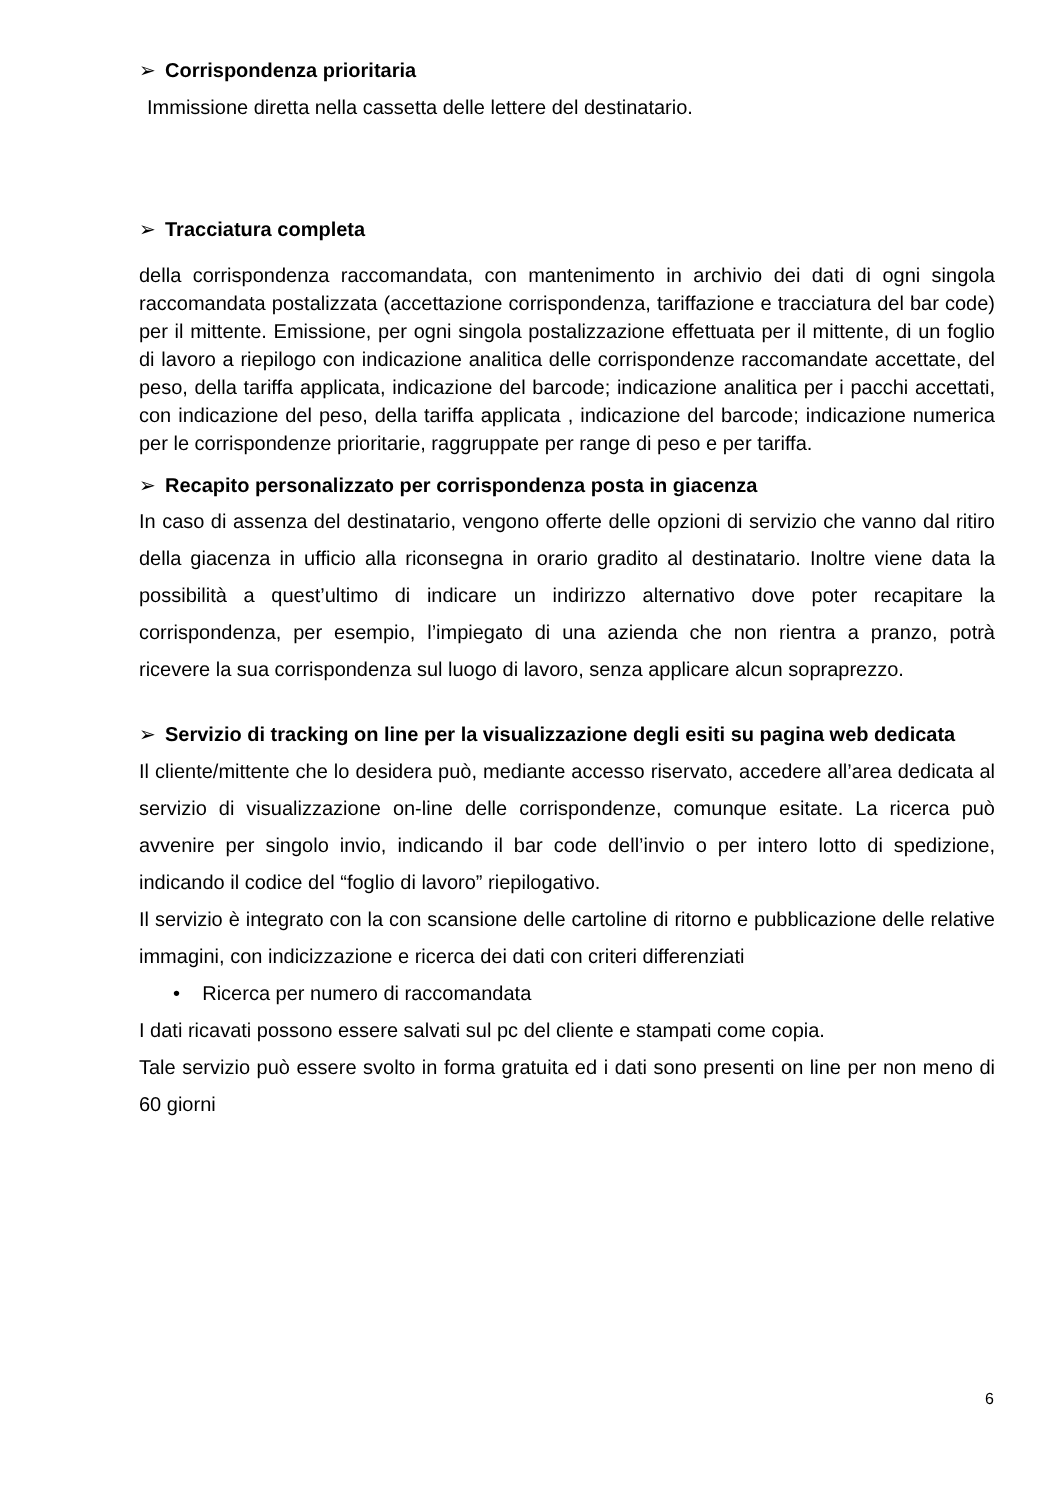➢ Corrispondenza prioritaria
Immissione diretta nella cassetta delle lettere del destinatario.
➢ Tracciatura completa
della corrispondenza raccomandata, con mantenimento in archivio dei dati di ogni singola raccomandata postalizzata (accettazione corrispondenza, tariffazione e tracciatura del bar code) per il mittente. Emissione, per ogni singola postalizzazione effettuata per il mittente, di un foglio di lavoro a riepilogo con indicazione analitica delle corrispondenze raccomandate accettate, del peso, della tariffa applicata, indicazione del barcode; indicazione analitica per i pacchi accettati, con indicazione del peso, della tariffa applicata , indicazione del barcode; indicazione numerica per le corrispondenze prioritarie, raggruppate per range di peso e per tariffa.
➢ Recapito personalizzato per corrispondenza posta in giacenza
In caso di assenza del destinatario, vengono offerte delle opzioni di servizio che vanno dal ritiro della giacenza in ufficio alla riconsegna in orario gradito al destinatario. Inoltre viene data la possibilità a quest’ultimo di indicare un indirizzo alternativo dove poter recapitare la corrispondenza, per esempio, l’impiegato di una azienda che non rientra a pranzo, potrà ricevere la sua corrispondenza sul luogo di lavoro, senza applicare alcun sopraprezzo.
➢ Servizio di tracking on line per la visualizzazione degli esiti su pagina web dedicata
Il cliente/mittente che lo desidera può, mediante accesso riservato, accedere all’area dedicata al servizio di visualizzazione on-line delle corrispondenze, comunque esitate. La ricerca può avvenire per singolo invio, indicando il bar code dell’invio o per intero lotto di spedizione, indicando il codice del “foglio di lavoro” riepilogativo.
Il servizio è integrato con la con scansione delle cartoline di ritorno e pubblicazione delle relative immagini, con indicizzazione e ricerca dei dati con criteri differenziati
• Ricerca per numero di raccomandata
I dati ricavati possono essere salvati sul pc del cliente e stampati come copia.
Tale servizio può essere svolto in forma gratuita ed i dati sono presenti on line per non meno di 60 giorni
6